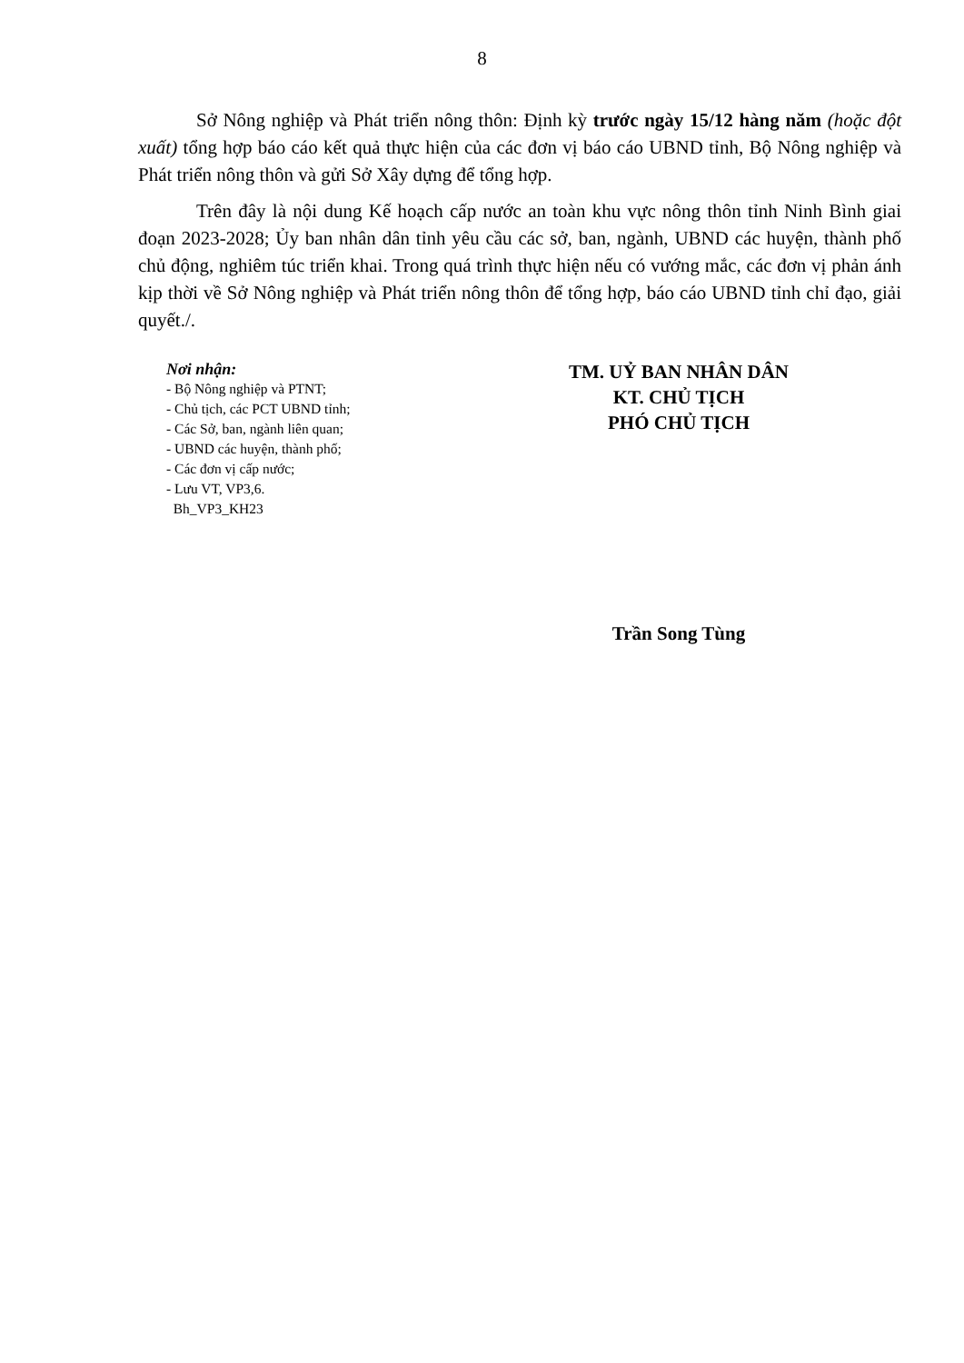8
Sở Nông nghiệp và Phát triển nông thôn: Định kỳ trước ngày 15/12 hàng năm (hoặc đột xuất) tổng hợp báo cáo kết quả thực hiện của các đơn vị báo cáo UBND tỉnh, Bộ Nông nghiệp và Phát triển nông thôn và gửi Sở Xây dựng để tổng hợp.
Trên đây là nội dung Kế hoạch cấp nước an toàn khu vực nông thôn tỉnh Ninh Bình giai đoạn 2023-2028; Ủy ban nhân dân tỉnh yêu cầu các sở, ban, ngành, UBND các huyện, thành phố chủ động, nghiêm túc triển khai. Trong quá trình thực hiện nếu có vướng mắc, các đơn vị phản ánh kịp thời về Sở Nông nghiệp và Phát triển nông thôn để tổng hợp, báo cáo UBND tỉnh chỉ đạo, giải quyết./.
Nơi nhận:
- Bộ Nông nghiệp và PTNT;
- Chủ tịch, các PCT UBND tỉnh;
- Các Sở, ban, ngành liên quan;
- UBND các huyện, thành phố;
- Các đơn vị cấp nước;
- Lưu VT, VP3,6.
Bh_VP3_KH23
TM. UỶ BAN NHÂN DÂN
KT. CHỦ TỊCH
PHÓ CHỦ TỊCH
Trần Song Tùng